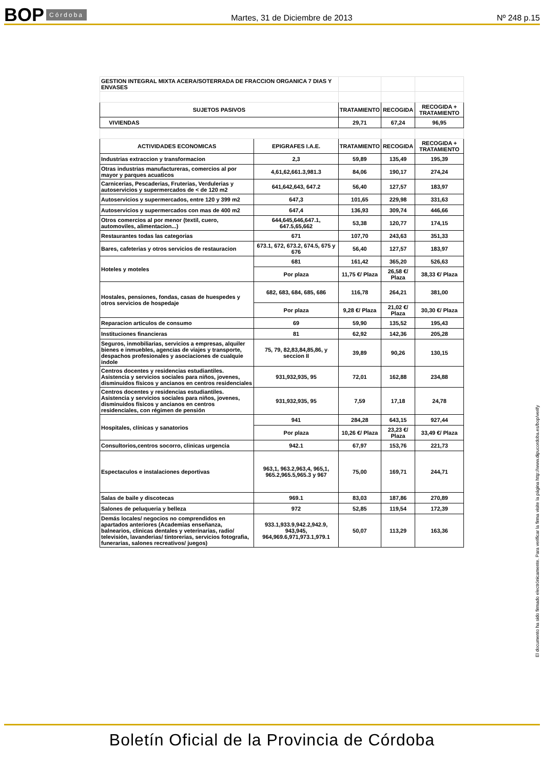BOP Córdoba
Martes, 31 de Diciembre de 2013 Nº 248 p.15
| GESTION INTEGRAL MIXTA ACERA/SOTERRADA DE FRACCION ORGANICA 7 DIAS Y ENVASES | | | | |
| SUJETOS PASIVOS | | TRATAMIENTO | RECOGIDA | RECOGIDA + TRATAMIENTO |
| VIVIENDAS | | 29,71 | 67,24 | 96,95 |
| ACTIVIDADES ECONOMICAS | EPIGRAFES I.A.E. | TRATAMIENTO | RECOGIDA | RECOGIDA + TRATAMIENTO |
| Industrias extraccion y transformacion | 2,3 | 59,89 | 135,49 | 195,39 |
| Otras industrias manufactureras, comercios al por mayor y parques acuaticos | 4,61,62,661.3,981.3 | 84,06 | 190,17 | 274,24 |
| Carnicerias, Pescaderias, Fruterias, Verdulerias y autoservicios y supermercados de < de 120 m2 | 641,642,643, 647.2 | 56,40 | 127,57 | 183,97 |
| Autoservicios y supermercados, entre 120 y 399 m2 | 647,3 | 101,65 | 229,98 | 331,63 |
| Autoservicios y supermercados con mas de 400 m2 | 647,4 | 136,93 | 309,74 | 446,66 |
| Otros comercios al por menor (textil, cuero, automoviles, alimentacion...) | 644,645,646,647.1, 647.5,65,662 | 53,38 | 120,77 | 174,15 |
| Restaurantes todas las categorias | 671 | 107,70 | 243,63 | 351,33 |
| Bares, cafeterias y otros servicios de restauracion | 673.1, 672, 673.2, 674.5, 675 y 676 | 56,40 | 127,57 | 183,97 |
| Hoteles y moteles | 681 | 161,42 | 365,20 | 526,63 |
| | Por plaza | 11,75 €/ Plaza | 26,58 €/ Plaza | 38,33 €/ Plaza |
| Hostales, pensiones, fondas, casas de huespedes y otros servicios de hospedaje | 682, 683, 684, 685, 686 | 116,78 | 264,21 | 381,00 |
| | Por plaza | 9,28 €/ Plaza | 21,02 €/ Plaza | 30,30 €/ Plaza |
| Reparacion articulos de consumo | 69 | 59,90 | 135,52 | 195,43 |
| Instituciones financieras | 81 | 62,92 | 142,36 | 205,28 |
| Seguros, inmobiliarias, servicios a empresas, alquiler bienes e inmuebles, agencias de viajes y transporte, despachos profesionales y asociaciones de cualquie indole | 75, 79, 82,83,84,85,86, y seccion II | 39,89 | 90,26 | 130,15 |
| Centros docentes y residencias estudiantiles. Asistencia y servicios sociales para niños, jovenes, disminuidos físicos y ancianos en centros residenciales | 931,932,935, 95 | 72,01 | 162,88 | 234,88 |
| Centros docentes y residencias estudiantiles. Asistencia y servicios sociales para niños, jovenes, disminuidos físicos y ancianos en centros residenciales, con régimen de pensión | 931,932,935, 95 | 7,59 | 17,18 | 24,78 |
| Hospitales, clínicas y sanatorios | 941 | 284,28 | 643,15 | 927,44 |
| | Por plaza | 10,26 €/ Plaza | 23,23 €/ Plaza | 33,49 €/ Plaza |
| Consultorios,centros socorro, clinicas urgencia | 942.1 | 67,97 | 153,76 | 221,73 |
| Espectaculos e instalaciones deportivas | 963,1, 963.2,963,4, 965,1, 965.2,965.5,965.3 y 967 | 75,00 | 169,71 | 244,71 |
| Salas de baile y discotecas | 969.1 | 83,03 | 187,86 | 270,89 |
| Salones de peluqueria y belleza | 972 | 52,85 | 119,54 | 172,39 |
| Demás locales/ negocios no comprendidos en apartados anteriores (Academias enseñanza, balnearios, clinicas dentales y veterinarias, radio/ televisión, lavanderias/ tintorerias, servicios fotografia, funerarias, salones recreativos/ juegos) | 933.1,933.9,942.2,942.9, 943,945, 964,969.6,971,973.1,979.1 | 50,07 | 113,29 | 163,36 |
El documento ha sido firmado electrónicamente. Para verificar la firma visite la página http://www.dipucordoba.es/bop/verify
Boletín Oficial de la Provincia de Córdoba